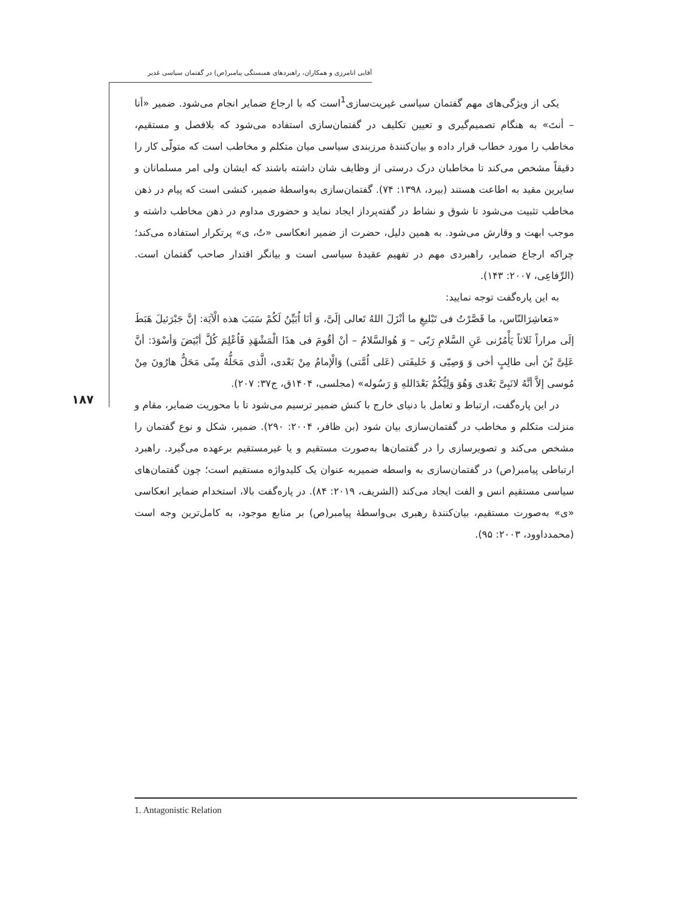آقایی انامرزی و همکاران، راهبردهای همبستگی پیامبر(ص) در گفتمان سیاسی غدیر
۱۸۷
یکی از ویژگی‌های مهم گفتمان سیاسی غیریت‌سازی<sup>1</sup>است که با ارجاع ضمایر انجام می‌شود. ضمیر «أنا – أنتَ» به هنگام تصمیم‌گیری و تعیین تکلیف در گفتمان‌سازی استفاده می‌شود که بلافصل و مستقیم، مخاطب را مورد خطاب قرار داده و بیان‌کنندۀ مرزبندی سیاسی میان متکلم و مخاطب است که متولّی کار را دقیقاً مشخص می‌کند تا مخاطبان درک درستی از وظایف شان داشته باشند که ایشان ولی امر مسلمانان و سایرین مقید به اطاعت هستند (بیرد، ۱۳۹۸: ۷۴). گفتمان‌سازی به‌واسطۀ ضمیر، کنشی است که پیام در ذهن مخاطب تثبیت می‌شود تا شوق و نشاط در گفته‌پرداز ایجاد نماید و حضوری مداوم در ذهن مخاطب داشته و موجب ابهت و وقارش می‌شود. به همین دلیل، حضرت از ضمیر انعکاسی «تُ، ی» پرتکرار استفاده می‌کند؛ چراکه ارجاع ضمایر، راهبردی مهم در تفهیم عقیدۀ سیاسی است و بیانگر اقتدار صاحب گفتمان است. (الرِّفاعِی، ۲۰۰۷: ۱۴۳).
به این پاره‌گفت توجه نمایید:
«مَعاشِرَالنّاس، ما قَصَّرْتُ فی تَبْلیغِ ما أنْزَلَ اللهُ تَعالی إلَیَّ، وَ أنَا اُبَیِّنُ لَکُمْ سَبَبَ هذه الْآیَة: إنَّ جَبْرَئیلَ هَبَطَ إلَی مراراً ثَلاثاً یَأْمُرُنی عَنِ السَّلامِ رَبّی – وَ هُوالسَّلامُ – أنْ أقُومَ فی هذَا الْمَشْهَدِ فَاُعْلِمَ کُلَّ أبْیَضَ وَأسْوَدَ: أنَّ عَلِیَّ بْنَ أبی طالِبٍ أخی وَ وَصِیّی وَ خَلیفَتی (عَلی اُمَّتی) وَالْإمامُ مِنْ بَعْدی، الَّذی مَحَلُّهُ مِنّی مَحَلُّ هارُونَ مِنْ مُوسی إلاَّ أنَّهُ لانَبِیَّ بَعْدی وَهُوَ وَلِیُّکُمْ بَعْدَاللهِ وَ رَسُوله» (مجلسی، ۱۴۰۴ق، ج۳۷: ۲۰۷).
در این پاره‌گفت، ارتباط و تعامل با دنیای خارج با کنش ضمیر ترسیم می‌شود تا با محوریت ضمایر، مقام و منزلت متکلم و مخاطب در گفتمان‌سازی بیان شود (بن ظافر، ۲۰۰۴: ۲۹۰). ضمیر، شکل و نوع گفتمان را مشخص می‌کند و تصویرسازی را در گفتمان‌ها به‌صورت مستقیم و یا غیرمستقیم برعهده می‌گیرد. راهبرد ارتباطی پیامبر(ص) در گفتمان‌سازی به واسطه ضمیربه عنوان یک کلیدواژه مستقیم است؛ چون گفتمان‌های سیاسی مستقیم انس و الفت ایجاد می‌کند (الشریف، ۲۰۱۹: ۸۴). در پاره‌گفت بالا، استخدام ضمایر انعکاسی «ی» به‌صورت مستقیم، بیان‌کنندۀ رهبری بی‌واسطۀ پیامبر(ص) بر منابع موجود، به کامل‌ترین وجه است (محمدداوود، ۲۰۰۳: ۹۵).
1. Antagonistic Relation